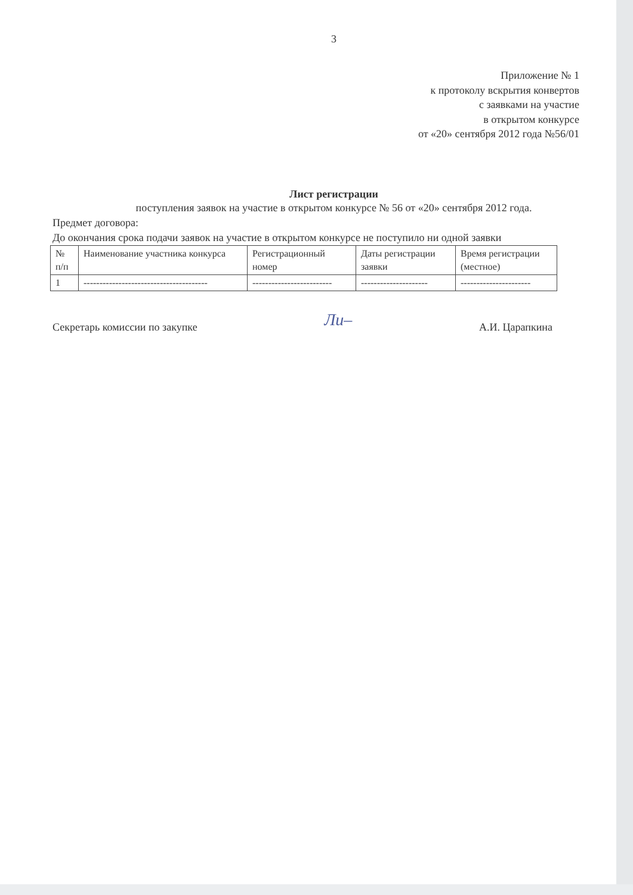3
Приложение № 1
к протоколу вскрытия конвертов
с заявками на участие
в открытом конкурсе
от «20» сентября 2012 года №56/01
Лист регистрации
поступления заявок на участие в открытом конкурсе № 56 от «20» сентября 2012 года.
Предмет договора:
До окончания срока подачи заявок на участие в открытом конкурсе не поступило ни одной заявки
| № п/п | Наименование участника конкурса | Регистрационный номер | Даты регистрации заявки | Время регистрации (местное) |
| 1 | --------------------------------------- | ------------------------- | --------------------- | ---------------------- |
Секретарь комиссии по закупке Ли– А.И. Царапкина